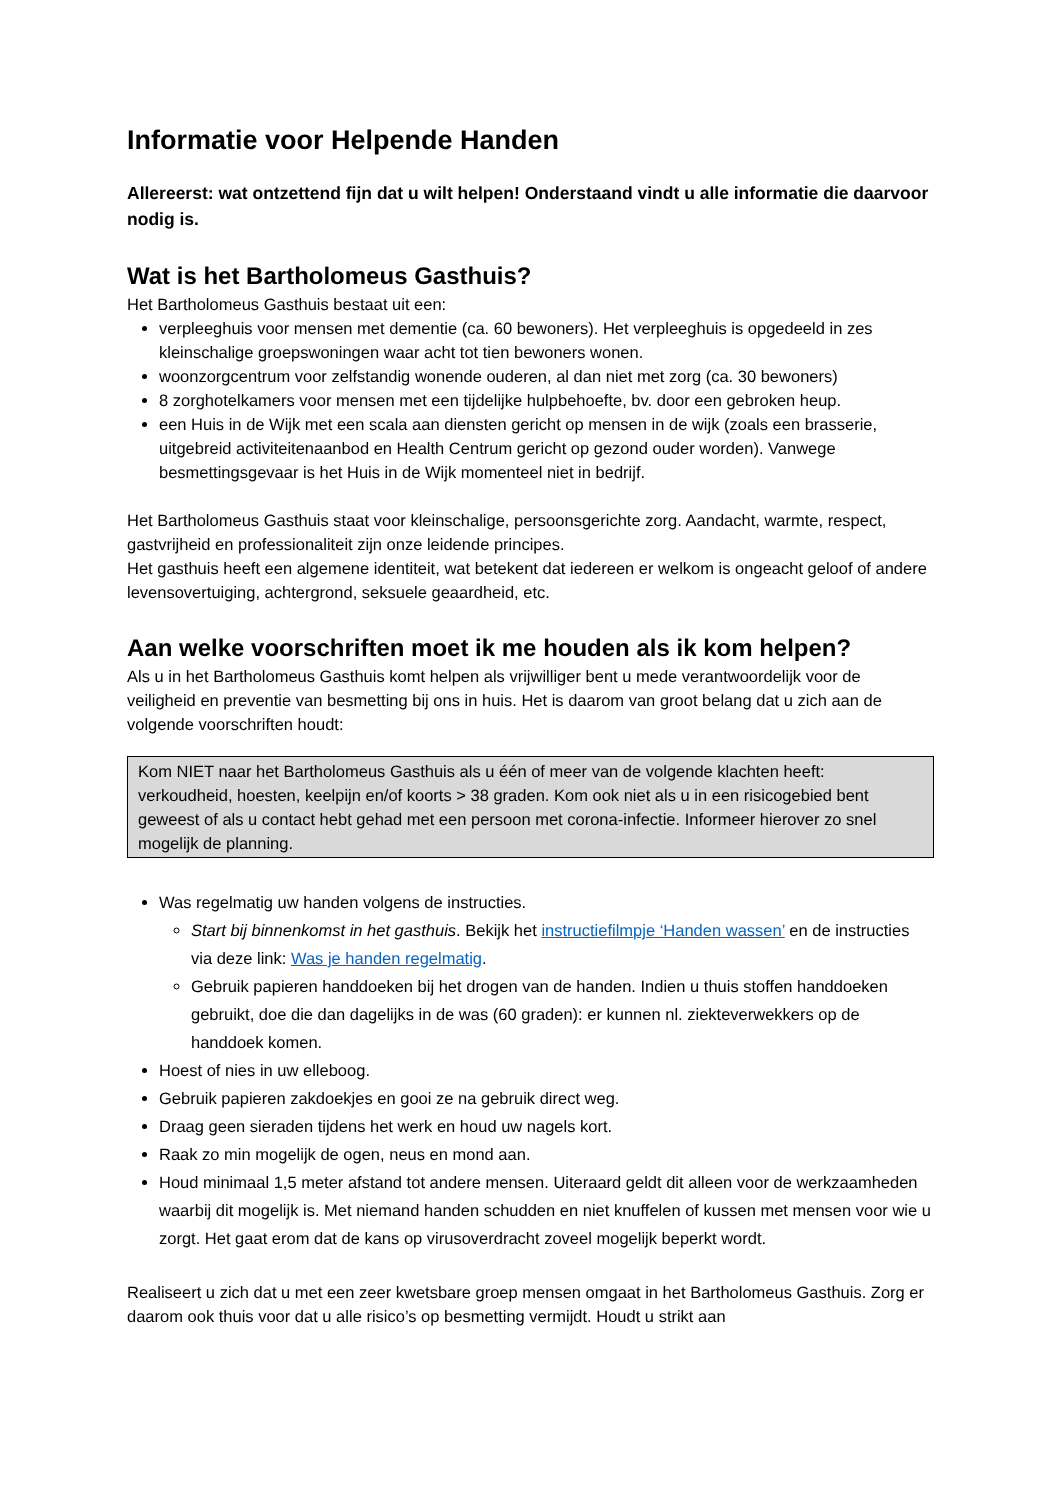Informatie voor Helpende Handen
Allereerst: wat ontzettend fijn dat u wilt helpen! Onderstaand vindt u alle informatie die daarvoor nodig is.
Wat is het Bartholomeus Gasthuis?
Het Bartholomeus Gasthuis bestaat uit een:
verpleeghuis voor mensen met dementie (ca. 60 bewoners). Het verpleeghuis is opgedeeld in zes kleinschalige groepswoningen waar acht tot tien bewoners wonen.
woonzorgcentrum voor zelfstandig wonende ouderen, al dan niet met zorg (ca. 30 bewoners)
8 zorghotelkamers voor mensen met een tijdelijke hulpbehoefte, bv. door een gebroken heup.
een Huis in de Wijk met een scala aan diensten gericht op mensen in de wijk (zoals een brasserie, uitgebreid activiteitenaanbod en Health Centrum gericht op gezond ouder worden). Vanwege besmettingsgevaar is het Huis in de Wijk momenteel niet in bedrijf.
Het Bartholomeus Gasthuis staat voor kleinschalige, persoonsgerichte zorg. Aandacht, warmte, respect, gastvrijheid en professionaliteit zijn onze leidende principes.
Het gasthuis heeft een algemene identiteit, wat betekent dat iedereen er welkom is ongeacht geloof of andere levensovertuiging, achtergrond, seksuele geaardheid, etc.
Aan welke voorschriften moet ik me houden als ik kom helpen?
Als u in het Bartholomeus Gasthuis komt helpen als vrijwilliger bent u mede verantwoordelijk voor de veiligheid en preventie van besmetting bij ons in huis. Het is daarom van groot belang dat u zich aan de volgende voorschriften houdt:
Kom NIET naar het Bartholomeus Gasthuis als u één of meer van de volgende klachten heeft: verkoudheid, hoesten, keelpijn en/of koorts > 38 graden. Kom ook niet als u in een risicogebied bent geweest of als u contact hebt gehad met een persoon met corona-infectie. Informeer hierover zo snel mogelijk de planning.
Was regelmatig uw handen volgens de instructies.
Start bij binnenkomst in het gasthuis. Bekijk het instructiefilmpje ‘Handen wassen’ en de instructies via deze link: Was je handen regelmatig.
Gebruik papieren handdoeken bij het drogen van de handen. Indien u thuis stoffen handdoeken gebruikt, doe die dan dagelijks in de was (60 graden): er kunnen nl. ziekteverwekkers op de handdoek komen.
Hoest of nies in uw elleboog.
Gebruik papieren zakdoekjes en gooi ze na gebruik direct weg.
Draag geen sieraden tijdens het werk en houd uw nagels kort.
Raak zo min mogelijk de ogen, neus en mond aan.
Houd minimaal 1,5 meter afstand tot andere mensen. Uiteraard geldt dit alleen voor de werkzaamheden waarbij dit mogelijk is. Met niemand handen schudden en niet knuffelen of kussen met mensen voor wie u zorgt. Het gaat erom dat de kans op virusoverdracht zoveel mogelijk beperkt wordt.
Realiseert u zich dat u met een zeer kwetsbare groep mensen omgaat in het Bartholomeus Gasthuis. Zorg er daarom ook thuis voor dat u alle risico’s op besmetting vermijdt. Houdt u strikt aan